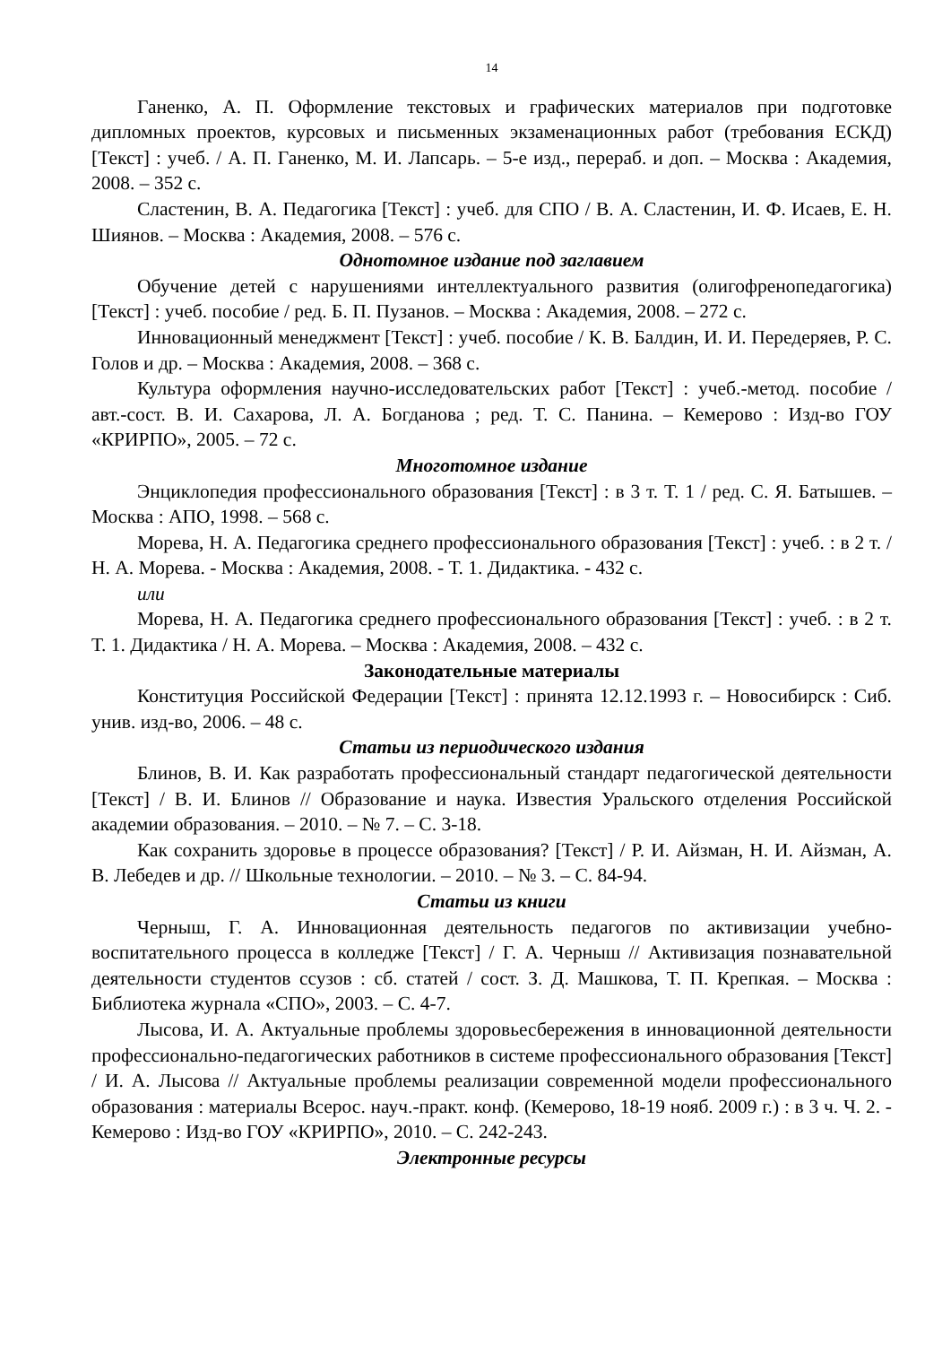14
Ганенко, А. П. Оформление текстовых и графических материалов при подготовке дипломных проектов, курсовых и письменных экзаменационных работ (требования ЕСКД) [Текст] : учеб. / А. П. Ганенко, М. И. Лапсарь. – 5-е изд., перераб. и доп. – Москва : Академия, 2008. – 352 с.
Сластенин, В. А. Педагогика [Текст] : учеб. для СПО / В. А. Сластенин, И. Ф. Исаев, Е. Н. Шиянов. – Москва : Академия, 2008. – 576 с.
Однотомное издание под заглавием
Обучение детей с нарушениями интеллектуального развития (олигофренопедагогика) [Текст] : учеб. пособие / ред. Б. П. Пузанов. – Москва : Академия, 2008. – 272 с.
Инновационный менеджмент [Текст] : учеб. пособие / К. В. Балдин, И. И. Передеряев, Р. С. Голов и др. – Москва : Академия, 2008. – 368 с.
Культура оформления научно-исследовательских работ [Текст] : учеб.-метод. пособие / авт.-сост. В. И. Сахарова, Л. А. Богданова ; ред. Т. С. Панина. – Кемерово : Изд-во ГОУ «КРИРПО», 2005. – 72 с.
Многотомное издание
Энциклопедия профессионального образования [Текст] : в 3 т. Т. 1 / ред. С. Я. Батышев. – Москва : АПО, 1998. – 568 с.
Морева, Н. А. Педагогика среднего профессионального образования [Текст] : учеб. : в 2 т. / Н. А. Морева. - Москва : Академия, 2008. - Т. 1. Дидактика. - 432 с.
или
Морева, Н. А. Педагогика среднего профессионального образования [Текст] : учеб. : в 2 т. Т. 1. Дидактика / Н. А. Морева. – Москва : Академия, 2008. – 432 с.
Законодательные материалы
Конституция Российской Федерации [Текст] : принята 12.12.1993 г. – Новосибирск : Сиб. унив. изд-во, 2006. – 48 с.
Статьи из периодического издания
Блинов, В. И. Как разработать профессиональный стандарт педагогической деятельности [Текст] / В. И. Блинов // Образование и наука. Известия Уральского отделения Российской академии образования. – 2010. – № 7. – С. 3-18.
Как сохранить здоровье в процессе образования? [Текст] / Р. И. Айзман, Н. И. Айзман, А. В. Лебедев и др. // Школьные технологии. – 2010. – № 3. – С. 84-94.
Статьи из книги
Черныш, Г. А. Инновационная деятельность педагогов по активизации учебно-воспитательного процесса в колледже [Текст] / Г. А. Черныш // Активизация познавательной деятельности студентов ссузов : сб. статей / сост. З. Д. Машкова, Т. П. Крепкая. – Москва : Библиотека журнала «СПО», 2003. – С. 4-7.
Лысова, И. А. Актуальные проблемы здоровьесбережения в инновационной деятельности профессионально-педагогических работников в системе профессионального образования [Текст] / И. А. Лысова // Актуальные проблемы реализации современной модели профессионального образования : материалы Всерос. науч.-практ. конф. (Кемерово, 18-19 нояб. 2009 г.) : в 3 ч. Ч. 2. - Кемерово : Изд-во ГОУ «КРИРПО», 2010. – С. 242-243.
Электронные ресурсы